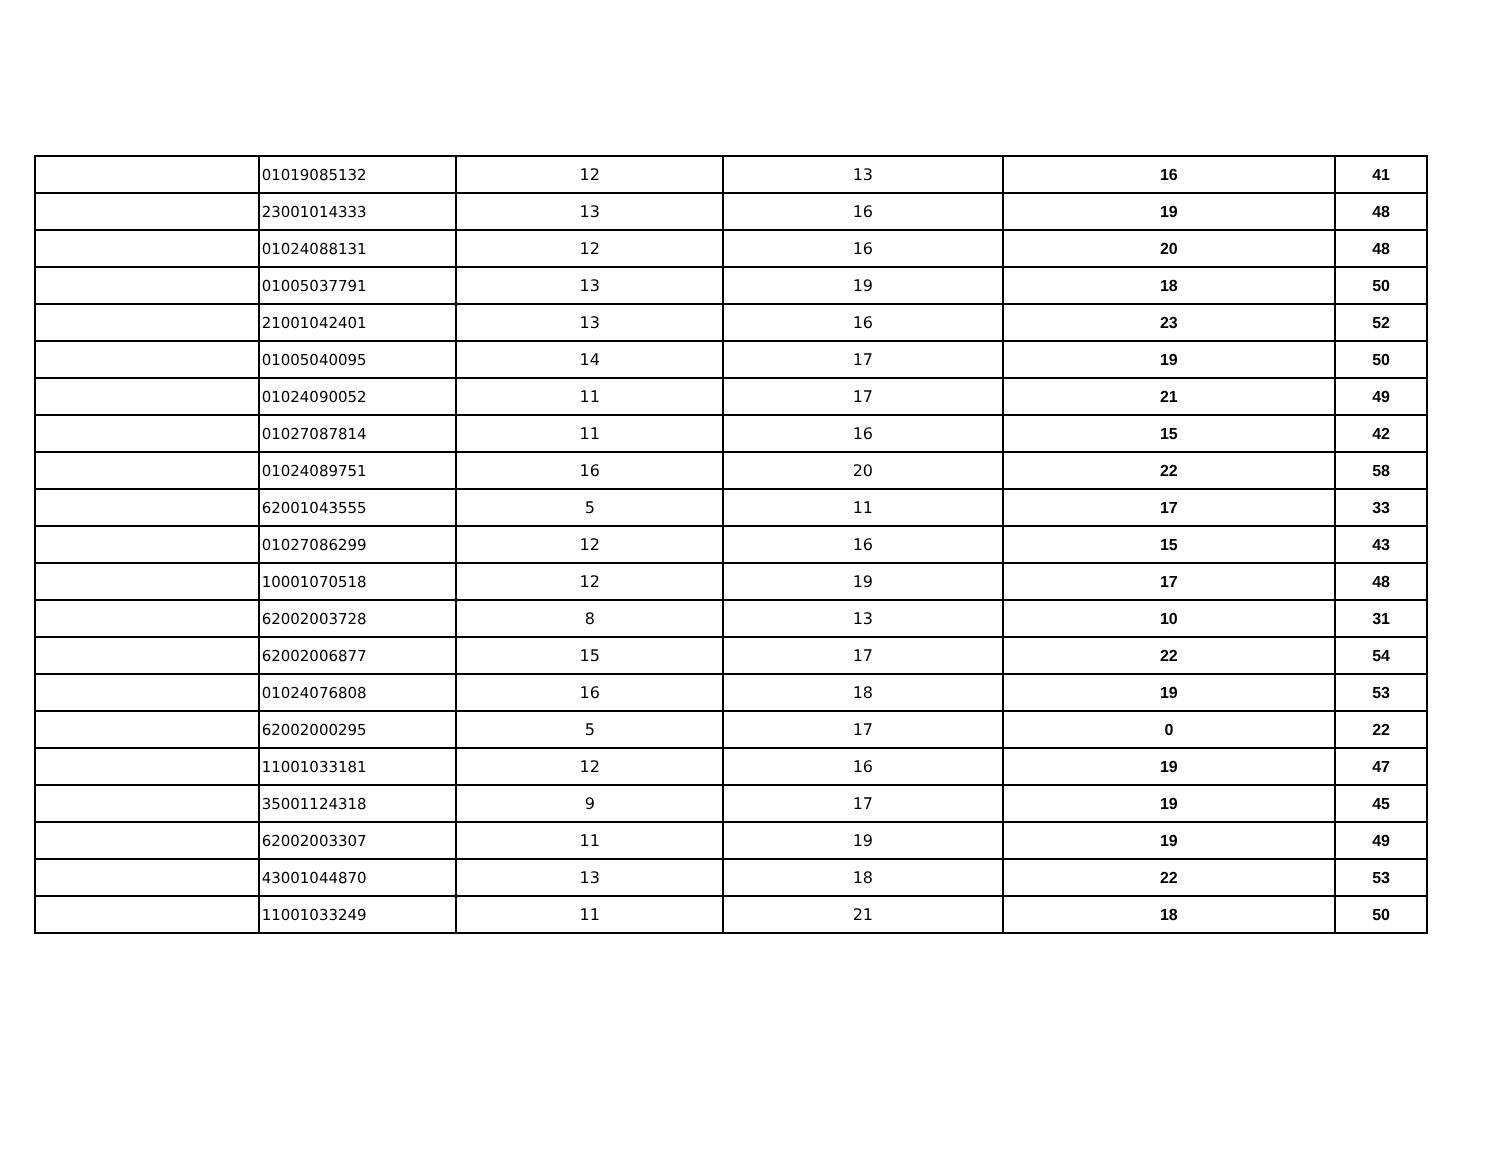| | 01019085132 | 12 | 13 | 16 | 41 |
| | 23001014333 | 13 | 16 | 19 | 48 |
| | 01024088131 | 12 | 16 | 20 | 48 |
| | 01005037791 | 13 | 19 | 18 | 50 |
| | 21001042401 | 13 | 16 | 23 | 52 |
| | 01005040095 | 14 | 17 | 19 | 50 |
| | 01024090052 | 11 | 17 | 21 | 49 |
| | 01027087814 | 11 | 16 | 15 | 42 |
| | 01024089751 | 16 | 20 | 22 | 58 |
| | 62001043555 | 5 | 11 | 17 | 33 |
| | 01027086299 | 12 | 16 | 15 | 43 |
| | 10001070518 | 12 | 19 | 17 | 48 |
| | 62002003728 | 8 | 13 | 10 | 31 |
| | 62002006877 | 15 | 17 | 22 | 54 |
| | 01024076808 | 16 | 18 | 19 | 53 |
| | 62002000295 | 5 | 17 | 0 | 22 |
| | 11001033181 | 12 | 16 | 19 | 47 |
| | 35001124318 | 9 | 17 | 19 | 45 |
| | 62002003307 | 11 | 19 | 19 | 49 |
| | 43001044870 | 13 | 18 | 22 | 53 |
| | 11001033249 | 11 | 21 | 18 | 50 |